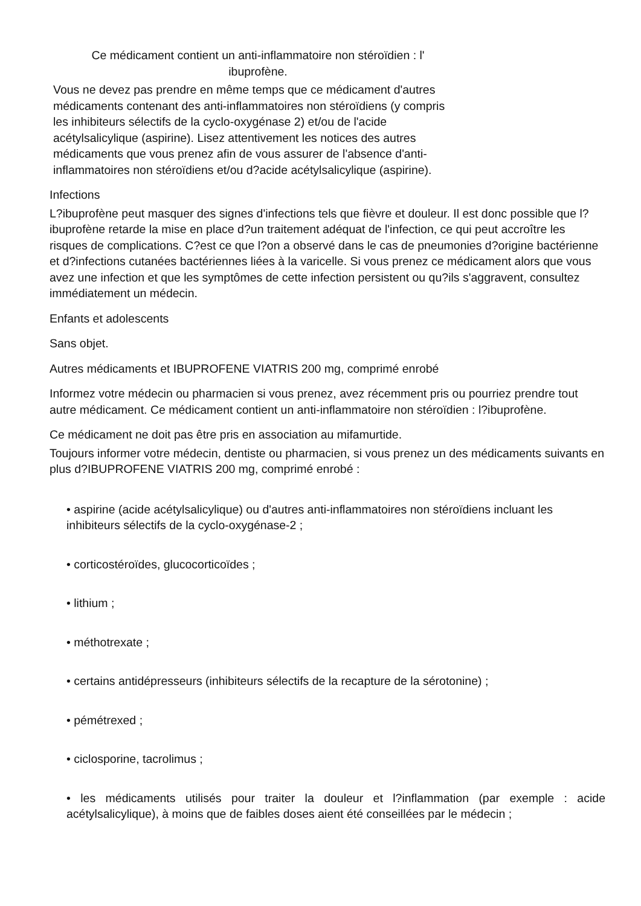Ce médicament contient un anti-inflammatoire non stéroïdien : l'
ibuprofène.
Vous ne devez pas prendre en même temps que ce médicament d'autres médicaments contenant des anti-inflammatoires non stéroïdiens (y compris les inhibiteurs sélectifs de la cyclo-oxygénase 2) et/ou de l'acide acétylsalicylique (aspirine). Lisez attentivement les notices des autres médicaments que vous prenez afin de vous assurer de l'absence d'anti-inflammatoires non stéroïdiens et/ou d?acide acétylsalicylique (aspirine).
Infections
L?ibuprofène peut masquer des signes d'infections tels que fièvre et douleur. Il est donc possible que l?ibuprofène retarde la mise en place d?un traitement adéquat de l'infection, ce qui peut accroître les risques de complications. C?est ce que l?on a observé dans le cas de pneumonies d?origine bactérienne et d?infections cutanées bactériennes liées à la varicelle. Si vous prenez ce médicament alors que vous avez une infection et que les symptômes de cette infection persistent ou qu?ils s'aggravent, consultez immédiatement un médecin.
Enfants et adolescents
Sans objet.
Autres médicaments et IBUPROFENE VIATRIS 200 mg, comprimé enrobé
Informez votre médecin ou pharmacien si vous prenez, avez récemment pris ou pourriez prendre tout autre médicament. Ce médicament contient un anti-inflammatoire non stéroïdien : l?ibuprofène.
Ce médicament ne doit pas être pris en association au mifamurtide.
Toujours informer votre médecin, dentiste ou pharmacien, si vous prenez un des médicaments suivants en plus d?IBUPROFENE VIATRIS 200 mg, comprimé enrobé :
• aspirine (acide acétylsalicylique) ou d'autres anti-inflammatoires non stéroïdiens incluant les inhibiteurs sélectifs de la cyclo-oxygénase-2 ;
• corticostéroïdes, glucocorticoïdes ;
• lithium ;
• méthotrexate ;
• certains antidépresseurs (inhibiteurs sélectifs de la recapture de la sérotonine) ;
• pémétrexed ;
• ciclosporine, tacrolimus ;
• les médicaments utilisés pour traiter la douleur et l?inflammation (par exemple : acide acétylsalicylique), à moins que de faibles doses aient été conseillées par le médecin ;